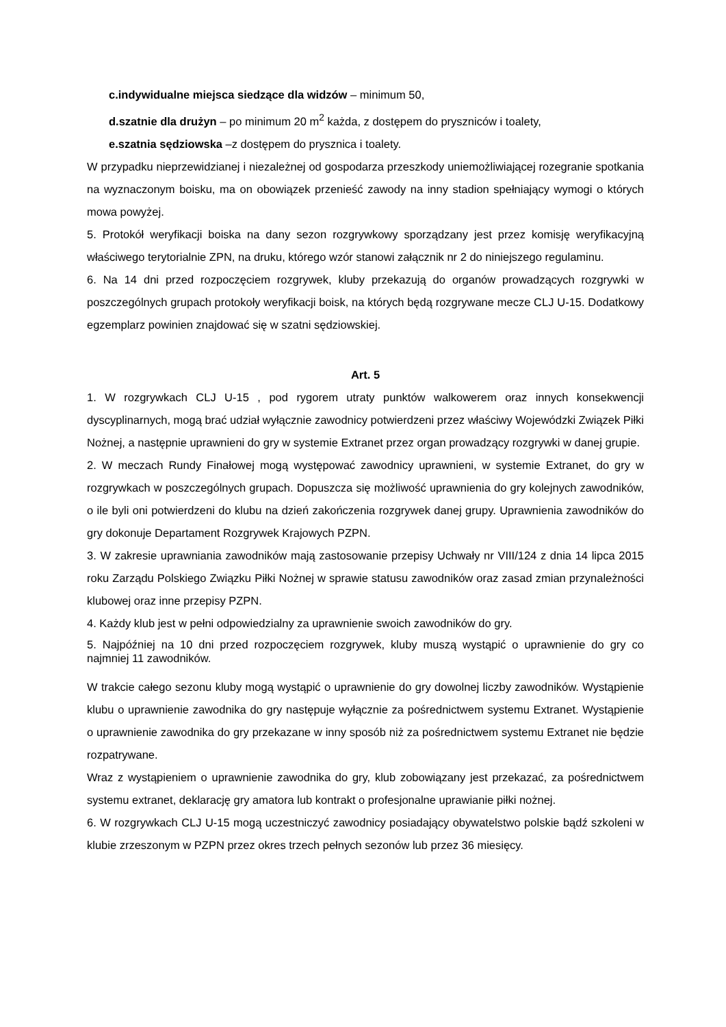c.indywidualne miejsca siedzące dla widzów – minimum 50,
d.szatnie dla drużyn – po minimum 20 m<sup>2</sup> każda, z dostępem do pryszniców i toalety,
e.szatnia sędziowska –z dostępem do prysznica i toalety.
W przypadku nieprzewidzianej i niezależnej od gospodarza przeszkody uniemożliwiającej rozegranie spotkania na wyznaczonym boisku, ma on obowiązek przenieść zawody na inny stadion spełniający wymogi o których mowa powyżej.
5. Protokół weryfikacji boiska na dany sezon rozgrywkowy sporządzany jest przez komisję weryfikacyjną właściwego terytorialnie ZPN, na druku, którego wzór stanowi załącznik nr 2 do niniejszego regulaminu.
6. Na 14 dni przed rozpoczęciem rozgrywek, kluby przekazują do organów prowadzących rozgrywki w poszczególnych grupach protokoły weryfikacji boisk, na których będą rozgrywane mecze CLJ U-15. Dodatkowy egzemplarz powinien znajdować się w szatni sędziowskiej.
Art. 5
1. W rozgrywkach CLJ U-15 , pod rygorem utraty punktów walkowerem oraz innych konsekwencji dyscyplinarnych, mogą brać udział wyłącznie zawodnicy potwierdzeni przez właściwy Wojewódzki Związek Piłki Nożnej, a następnie uprawnieni do gry w systemie Extranet przez organ prowadzący rozgrywki w danej grupie.
2. W meczach Rundy Finałowej mogą występować zawodnicy uprawnieni, w systemie Extranet, do gry w rozgrywkach w poszczególnych grupach. Dopuszcza się możliwość uprawnienia do gry kolejnych zawodników, o ile byli oni potwierdzeni do klubu na dzień zakończenia rozgrywek danej grupy. Uprawnienia zawodników do gry dokonuje Departament Rozgrywek Krajowych PZPN.
3. W zakresie uprawniania zawodników mają zastosowanie przepisy Uchwały nr VIII/124 z dnia 14 lipca 2015 roku Zarządu Polskiego Związku Piłki Nożnej w sprawie statusu zawodników oraz zasad zmian przynależności klubowej oraz inne przepisy PZPN.
4. Każdy klub jest w pełni odpowiedzialny za uprawnienie swoich zawodników do gry.
5. Najpóźniej na 10 dni przed rozpoczęciem rozgrywek, kluby muszą wystąpić o uprawnienie do gry co najmniej 11 zawodników.
W trakcie całego sezonu kluby mogą wystąpić o uprawnienie do gry dowolnej liczby zawodników. Wystąpienie klubu o uprawnienie zawodnika do gry następuje wyłącznie za pośrednictwem systemu Extranet. Wystąpienie o uprawnienie zawodnika do gry przekazane w inny sposób niż za pośrednictwem systemu Extranet nie będzie rozpatrywane.
Wraz z wystąpieniem o uprawnienie zawodnika do gry, klub zobowiązany jest przekazać, za pośrednictwem systemu extranet, deklarację gry amatora lub kontrakt o profesjonalne uprawianie piłki nożnej.
6. W rozgrywkach CLJ U-15 mogą uczestniczyć zawodnicy posiadający obywatelstwo polskie bądź szkoleni w klubie zrzeszonym w PZPN przez okres trzech pełnych sezonów lub przez 36 miesięcy.